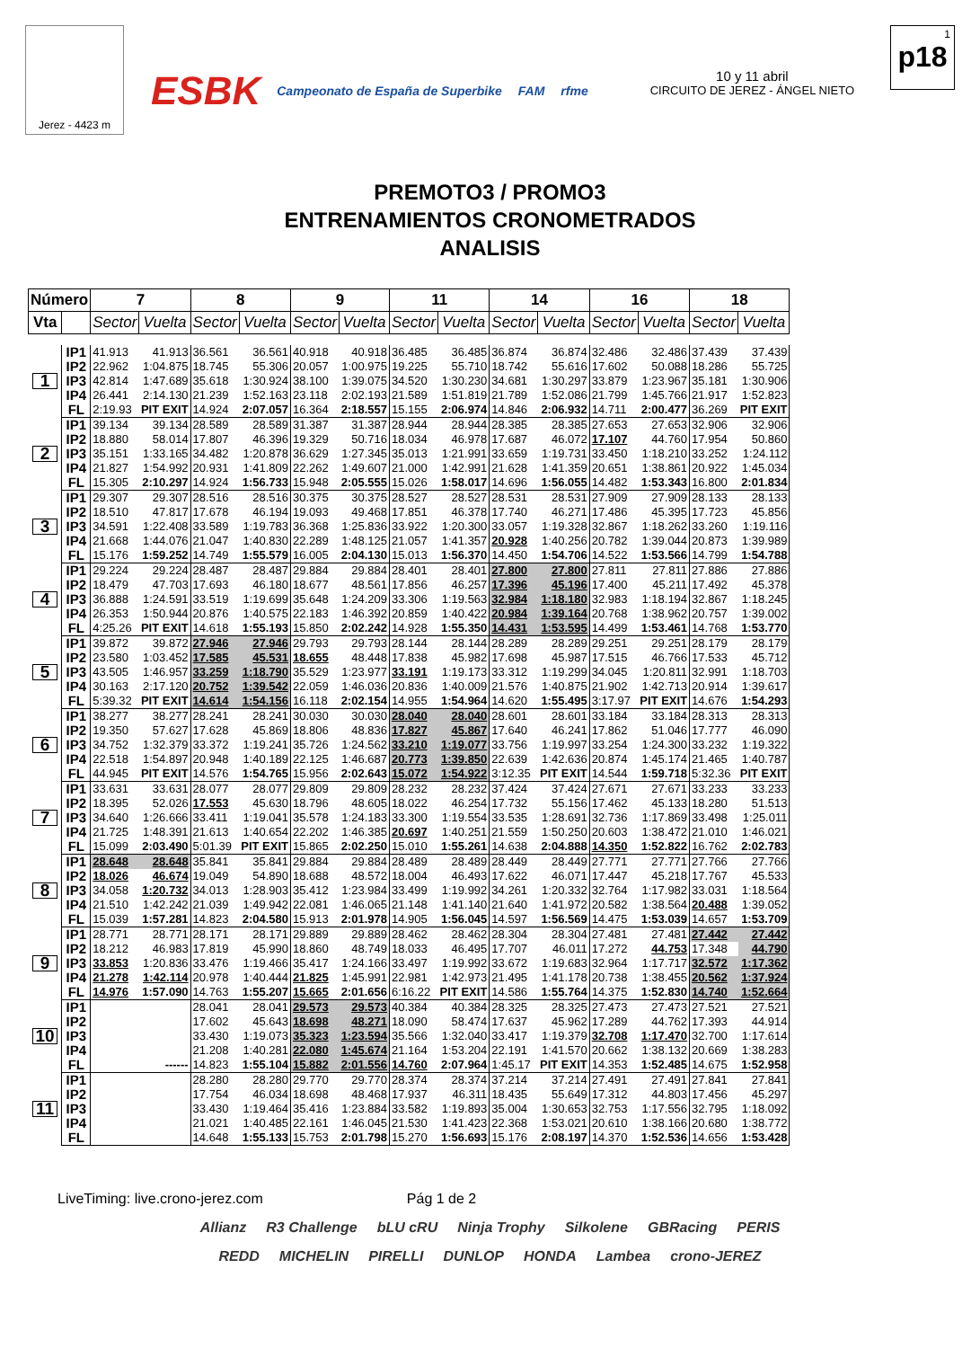Jerez - 4423 m
ESBK Campeonato de España de Superbike FAM rfme
10 y 11 abril
CIRCUITO DE JEREZ - ÁNGEL NIETO
1
p18
PREMOTO3 / PROMO3
ENTRENAMIENTOS CRONOMETRADOS
ANALISIS
| Número | | 7 | | 8 | | 9 | | 11 | | 14 | | 16 | | 18 | |
| --- | --- | --- | --- | --- | --- | --- | --- | --- | --- | --- | --- | --- | --- | --- | --- |
| Vta | | Sector | Vuelta | Sector | Vuelta | Sector | Vuelta | Sector | Vuelta | Sector | Vuelta | Sector | Vuelta | Sector | Vuelta |
| 1 | IP1 | 41.913 | 41.913 | 36.561 | 36.561 | 40.918 | 40.918 | 36.485 | 36.485 | 36.874 | 36.874 | 32.486 | 32.486 | 37.439 | 37.439 |
| | IP2 | 22.962 | 1:04.875 | 18.745 | 55.306 | 20.057 | 1:00.975 | 19.225 | 55.710 | 18.742 | 55.616 | 17.602 | 50.088 | 18.286 | 55.725 |
| | IP3 | 42.814 | 1:47.689 | 35.618 | 1:30.924 | 38.100 | 1:39.075 | 34.520 | 1:30.230 | 34.681 | 1:30.297 | 33.879 | 1:23.967 | 35.181 | 1:30.906 |
| | IP4 | 26.441 | 2:14.130 | 21.239 | 1:52.163 | 23.118 | 2:02.193 | 21.589 | 1:51.819 | 21.789 | 1:52.086 | 21.799 | 1:45.766 | 21.917 | 1:52.823 |
| | FL | 2:19.93 | PIT EXIT | 14.924 | 2:07.057 | 16.364 | 2:18.557 | 15.155 | 2:06.974 | 14.846 | 2:06.932 | 14.711 | 2:00.477 | 36.269 | PIT EXIT |
| 2 | IP1 | 39.134 | 39.134 | 28.589 | 28.589 | 31.387 | 31.387 | 28.944 | 28.944 | 28.385 | 28.385 | 27.653 | 27.653 | 32.906 | 32.906 |
| | IP2 | 18.880 | 58.014 | 17.807 | 46.396 | 19.329 | 50.716 | 18.034 | 46.978 | 17.687 | 46.072 | 17.107 | 44.760 | 17.954 | 50.860 |
| | IP3 | 35.151 | 1:33.165 | 34.482 | 1:20.878 | 36.629 | 1:27.345 | 35.013 | 1:21.991 | 33.659 | 1:19.731 | 33.450 | 1:18.210 | 33.252 | 1:24.112 |
| | IP4 | 21.827 | 1:54.992 | 20.931 | 1:41.809 | 22.262 | 1:49.607 | 21.000 | 1:42.991 | 21.628 | 1:41.359 | 20.651 | 1:38.861 | 20.922 | 1:45.034 |
| | FL | 15.305 | 2:10.297 | 14.924 | 1:56.733 | 15.948 | 2:05.555 | 15.026 | 1:58.017 | 14.696 | 1:56.055 | 14.482 | 1:53.343 | 16.800 | 2:01.834 |
| 3 | IP1 | 29.307 | 29.307 | 28.516 | 28.516 | 30.375 | 30.375 | 28.527 | 28.527 | 28.531 | 28.531 | 27.909 | 27.909 | 28.133 | 28.133 |
| | IP2 | 18.510 | 47.817 | 17.678 | 46.194 | 19.093 | 49.468 | 17.851 | 46.378 | 17.740 | 46.271 | 17.486 | 45.395 | 17.723 | 45.856 |
| | IP3 | 34.591 | 1:22.408 | 33.589 | 1:19.783 | 36.368 | 1:25.836 | 33.922 | 1:20.300 | 33.057 | 1:19.328 | 32.867 | 1:18.262 | 33.260 | 1:19.116 |
| | IP4 | 21.668 | 1:44.076 | 21.047 | 1:40.830 | 22.289 | 1:48.125 | 21.057 | 1:41.357 | 20.928 | 1:40.256 | 20.782 | 1:39.044 | 20.873 | 1:39.989 |
| | FL | 15.176 | 1:59.252 | 14.749 | 1:55.579 | 16.005 | 2:04.130 | 15.013 | 1:56.370 | 14.450 | 1:54.706 | 14.522 | 1:53.566 | 14.799 | 1:54.788 |
| 4 | IP1 | 29.224 | 29.224 | 28.487 | 28.487 | 29.884 | 29.884 | 28.401 | 28.401 | 27.800 | 27.800 | 27.811 | 27.811 | 27.886 | 27.886 |
| | IP2 | 18.479 | 47.703 | 17.693 | 46.180 | 18.677 | 48.561 | 17.856 | 46.257 | 17.396 | 45.196 | 17.400 | 45.211 | 17.492 | 45.378 |
| | IP3 | 36.888 | 1:24.591 | 33.519 | 1:19.699 | 35.648 | 1:24.209 | 33.306 | 1:19.563 | 32.984 | 1:18.180 | 32.983 | 1:18.194 | 32.867 | 1:18.245 |
| | IP4 | 26.353 | 1:50.944 | 20.876 | 1:40.575 | 22.183 | 1:46.392 | 20.859 | 1:40.422 | 20.984 | 1:39.164 | 20.768 | 1:38.962 | 20.757 | 1:39.002 |
| | FL | 4:25.26 | PIT EXIT | 14.618 | 1:55.193 | 15.850 | 2:02.242 | 14.928 | 1:55.350 | 14.431 | 1:53.595 | 14.499 | 1:53.461 | 14.768 | 1:53.770 |
| 5 | IP1 | 39.872 | 39.872 | 27.946 | 27.946 | 29.793 | 29.793 | 28.144 | 28.144 | 28.289 | 28.289 | 29.251 | 29.251 | 28.179 | 28.179 |
| | IP2 | 23.580 | 1:03.452 | 17.585 | 45.531 | 18.655 | 48.448 | 17.838 | 45.982 | 17.698 | 45.987 | 17.515 | 46.766 | 17.533 | 45.712 |
| | IP3 | 43.505 | 1:46.957 | 33.259 | 1:18.790 | 35.529 | 1:23.977 | 33.191 | 1:19.173 | 33.312 | 1:19.299 | 34.045 | 1:20.811 | 32.991 | 1:18.703 |
| | IP4 | 30.163 | 2:17.120 | 20.752 | 1:39.542 | 22.059 | 1:46.036 | 20.836 | 1:40.009 | 21.576 | 1:40.875 | 21.902 | 1:42.713 | 20.914 | 1:39.617 |
| | FL | 5:39.32 | PIT EXIT | 14.614 | 1:54.156 | 16.118 | 2:02.154 | 14.955 | 1:54.964 | 14.620 | 1:55.495 | 3:17.97 | PIT EXIT | 14.676 | 1:54.293 |
| 6 | IP1 | 38.277 | 38.277 | 28.241 | 28.241 | 30.030 | 30.030 | 28.040 | 28.040 | 28.601 | 28.601 | 33.184 | 33.184 | 28.313 | 28.313 |
| | IP2 | 19.350 | 57.627 | 17.628 | 45.869 | 18.806 | 48.836 | 17.827 | 45.867 | 17.640 | 46.241 | 17.862 | 51.046 | 17.777 | 46.090 |
| | IP3 | 34.752 | 1:32.379 | 33.372 | 1:19.241 | 35.726 | 1:24.562 | 33.210 | 1:19.077 | 33.756 | 1:19.997 | 33.254 | 1:24.300 | 33.232 | 1:19.322 |
| | IP4 | 22.518 | 1:54.897 | 20.948 | 1:40.189 | 22.125 | 1:46.687 | 20.773 | 1:39.850 | 22.639 | 1:42.636 | 20.874 | 1:45.174 | 21.465 | 1:40.787 |
| | FL | 44.945 | PIT EXIT | 14.576 | 1:54.765 | 15.956 | 2:02.643 | 15.072 | 1:54.922 | 3:12.35 | PIT EXIT | 14.544 | 1:59.718 | 5:32.36 | PIT EXIT |
| 7 | IP1 | 33.631 | 33.631 | 28.077 | 28.077 | 29.809 | 29.809 | 28.232 | 28.232 | 37.424 | 37.424 | 27.671 | 27.671 | 33.233 | 33.233 |
| | IP2 | 18.395 | 52.026 | 17.553 | 45.630 | 18.796 | 48.605 | 18.022 | 46.254 | 17.732 | 55.156 | 17.462 | 45.133 | 18.280 | 51.513 |
| | IP3 | 34.640 | 1:26.666 | 33.411 | 1:19.041 | 35.578 | 1:24.183 | 33.300 | 1:19.554 | 33.535 | 1:28.691 | 32.736 | 1:17.869 | 33.498 | 1:25.011 |
| | IP4 | 21.725 | 1:48.391 | 21.613 | 1:40.654 | 22.202 | 1:46.385 | 20.697 | 1:40.251 | 21.559 | 1:50.250 | 20.603 | 1:38.472 | 21.010 | 1:46.021 |
| | FL | 15.099 | 2:03.490 | 5:01.39 | PIT EXIT | 15.865 | 2:02.250 | 15.010 | 1:55.261 | 14.638 | 2:04.888 | 14.350 | 1:52.822 | 16.762 | 2:02.783 |
| 8 | IP1 | 28.648 | 28.648 | 35.841 | 35.841 | 29.884 | 29.884 | 28.489 | 28.489 | 28.449 | 28.449 | 27.771 | 27.771 | 27.766 | 27.766 |
| | IP2 | 18.026 | 46.674 | 19.049 | 54.890 | 18.688 | 48.572 | 18.004 | 46.493 | 17.622 | 46.071 | 17.447 | 45.218 | 17.767 | 45.533 |
| | IP3 | 34.058 | 1:20.732 | 34.013 | 1:28.903 | 35.412 | 1:23.984 | 33.499 | 1:19.992 | 34.261 | 1:20.332 | 32.764 | 1:17.982 | 33.031 | 1:18.564 |
| | IP4 | 21.510 | 1:42.242 | 21.039 | 1:49.942 | 22.081 | 1:46.065 | 21.148 | 1:41.140 | 21.640 | 1:41.972 | 20.582 | 1:38.564 | 20.488 | 1:39.052 |
| | FL | 15.039 | 1:57.281 | 14.823 | 2:04.580 | 15.913 | 2:01.978 | 14.905 | 1:56.045 | 14.597 | 1:56.569 | 14.475 | 1:53.039 | 14.657 | 1:53.709 |
| 9 | IP1 | 28.771 | 28.771 | 28.171 | 28.171 | 29.889 | 29.889 | 28.462 | 28.462 | 28.304 | 28.304 | 27.481 | 27.481 | 27.442 | 27.442 |
| | IP2 | 18.212 | 46.983 | 17.819 | 45.990 | 18.860 | 48.749 | 18.033 | 46.495 | 17.707 | 46.011 | 17.272 | 44.753 | 17.348 | 44.790 |
| | IP3 | 33.853 | 1:20.836 | 33.476 | 1:19.466 | 35.417 | 1:24.166 | 33.497 | 1:19.992 | 33.672 | 1:19.683 | 32.964 | 1:17.717 | 32.572 | 1:17.362 |
| | IP4 | 21.278 | 1:42.114 | 20.978 | 1:40.444 | 21.825 | 1:45.991 | 22.981 | 1:42.973 | 21.495 | 1:41.178 | 20.738 | 1:38.455 | 20.562 | 1:37.924 |
| | FL | 14.976 | 1:57.090 | 14.763 | 1:55.207 | 15.665 | 2:01.656 | 6:16.22 | PIT EXIT | 14.586 | 1:55.764 | 14.375 | 1:52.830 | 14.740 | 1:52.664 |
| 10 | IP1 | | | 28.041 | 28.041 | 29.573 | 29.573 | 40.384 | 40.384 | 28.325 | 28.325 | 27.473 | 27.473 | 27.521 | 27.521 |
| | IP2 | | | 17.602 | 45.643 | 18.698 | 48.271 | 18.090 | 58.474 | 17.637 | 45.962 | 17.289 | 44.762 | 17.393 | 44.914 |
| | IP3 | | | 33.430 | 1:19.073 | 35.323 | 1:23.594 | 35.566 | 1:32.040 | 33.417 | 1:19.379 | 32.708 | 1:17.470 | 32.700 | 1:17.614 |
| | IP4 | | | 21.208 | 1:40.281 | 22.080 | 1:45.674 | 21.164 | 1:53.204 | 22.191 | 1:41.570 | 20.662 | 1:38.132 | 20.669 | 1:38.283 |
| | FL | | ------ | 14.823 | 1:55.104 | 15.882 | 2:01.556 | 14.760 | 2:07.964 | 1:45.17 | PIT EXIT | 14.353 | 1:52.485 | 14.675 | 1:52.958 |
| 11 | IP1 | | | 28.280 | 28.280 | 29.770 | 29.770 | 28.374 | 28.374 | 37.214 | 37.214 | 27.491 | 27.491 | 27.841 | 27.841 |
| | IP2 | | | 17.754 | 46.034 | 18.698 | 48.468 | 17.937 | 46.311 | 18.435 | 55.649 | 17.312 | 44.803 | 17.456 | 45.297 |
| | IP3 | | | 33.430 | 1:19.464 | 35.416 | 1:23.884 | 33.582 | 1:19.893 | 35.004 | 1:30.653 | 32.753 | 1:17.556 | 32.795 | 1:18.092 |
| | IP4 | | | 21.021 | 1:40.485 | 22.161 | 1:46.045 | 21.530 | 1:41.423 | 22.368 | 1:53.021 | 20.610 | 1:38.166 | 20.680 | 1:38.772 |
| | FL | | | 14.648 | 1:55.133 | 15.753 | 2:01.798 | 15.270 | 1:56.693 | 15.176 | 2:08.197 | 14.370 | 1:52.536 | 14.656 | 1:53.428 |
LiveTiming: live.crono-jerez.com Pág 1 de 2
Allianz R3 Challenge bLU cRU Ninja Trophy Silkolene GBRacing PERIS
REDD MICHELIN PIRELLI DUNLOP HONDA Lambea crono-JEREZ